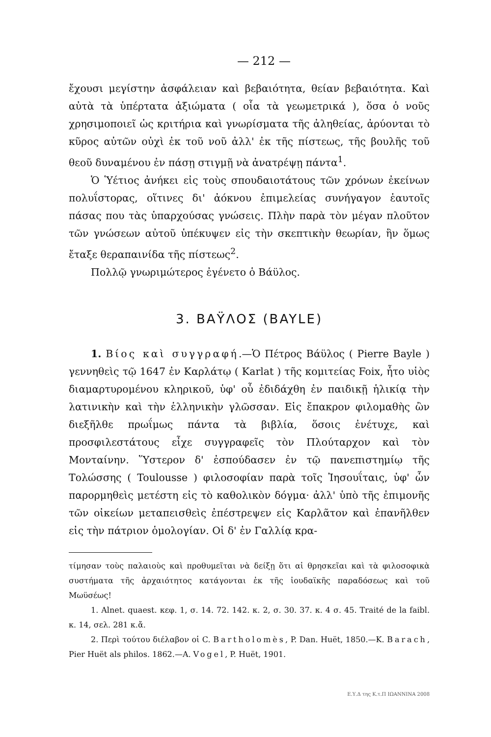— 212 —
ἔχουσι μεγίστην ἀσφάλειαν καὶ βεβαιότητα, θείαν βεβαιότητα. Καὶ αὐτὰ τὰ ὑπέρτατα ἀξιώματα ( οἷα τὰ γεωμετρικά ), ὅσα ὁ νοῦς χρησιμοποιεῖ ὡς κριτήρια καὶ γνωρίσματα τῆς ἀληθείας, ἀρύονται τὸ κῦρος αὐτῶν οὐχὶ ἐκ τοῦ νοῦ ἀλλ' ἐκ τῆς πίστεως, τῆς βουλῆς τοῦ θεοῦ δυναμένου ἐν πάσῃ στιγμῇ νὰ ἀνατρέψῃ πάντα<sup>1</sup>.
Ὁ Ὑέτιος ἀνήκει εἰς τοὺς σπουδαιοτάτους τῶν χρόνων ἐκείνων πολυΐστορας, οἵτινες δι' ἀόκνου ἐπιμελείας συνήγαγον ἑαυτοῖς πάσας που τὰς ὑπαρχούσας γνώσεις. Πλὴν παρὰ τὸν μέγαν πλοῦτον τῶν γνώσεων αὐτοῦ ὑπέκυψεν εἰς τὴν σκεπτικὴν θεωρίαν, ἣν ὅμως ἔταξε θεραπαινίδα τῆς πίστεως<sup>2</sup>.
Πολλῷ γνωριμώτερος ἐγένετο ὁ Βάϋλος.
3. ΒΑΫΛΟΣ (BAYLE)
1. Βίος καὶ συγγραφή.—Ὁ Πέτρος Βάϋλος ( Pierre Bayle ) γεννηθεὶς τῷ 1647 ἐν Καρλάτῳ ( Karlat ) τῆς κομιτείας Foix, ἦτο υἱὸς διαμαρτυρομένου κληρικοῦ, ὑφ' οὗ ἐδιδάχθη ἐν παιδικῇ ἡλικίᾳ τὴν λατινικὴν καὶ τὴν ἑλληνικὴν γλῶσσαν. Εἰς ἔπακρον φιλομαθὴς ὢν διεξῆλθε πρωΐμως πάντα τὰ βιβλία, ὅσοις ἐνέτυχε, καὶ προσφιλεστάτους εἶχε συγγραφεῖς τὸν Πλούταρχον καὶ τὸν Μονταίνην. Ὕστερον δ' ἐσπούδασεν ἐν τῷ πανεπιστημίῳ τῆς Τολώσσης ( Toulousse ) φιλοσοφίαν παρὰ τοῖς Ἰησουΐταις, ὑφ' ὧν παρορμηθεὶς μετέστη εἰς τὸ καθολικὸν δόγμα· ἀλλ' ὑπὸ τῆς ἐπιμονῆς τῶν οἰκείων μεταπεισθεὶς ἐπέστρεψεν εἰς Καρλᾶτον καὶ ἐπανῆλθεν εἰς τὴν πάτριον ὁμολογίαν. Οἱ δ' ἐν Γαλλίᾳ κρα-
τίμησαν τοὺς παλαιοὺς καὶ προθυμεῖται νὰ δείξῃ ὅτι αἱ θρησκεῖαι καὶ τὰ φιλοσοφικὰ συστήματα τῆς ἀρχαιότητος κατάγονται ἐκ τῆς ἰουδαϊκῆς παραδόσεως καὶ τοῦ Μωϋσέως!
1. Alnet. quaest. κεφ. 1, σ. 14. 72. 142. κ. 2, σ. 30. 37. κ. 4 σ. 45. Traité de la faibl. κ. 14, σελ. 281 κ.ἄ.
2. Περὶ τούτου διέλαβον οἱ C. Bartholomès, P. Dan. Huët, 1850.—K. Barach, Pier Huët als philos. 1862.—A. Vogel, P. Huët, 1901.
Ε.Υ.Δ της Κ.τ.Π ΙΩΑΝΝΙΝΑ 2008